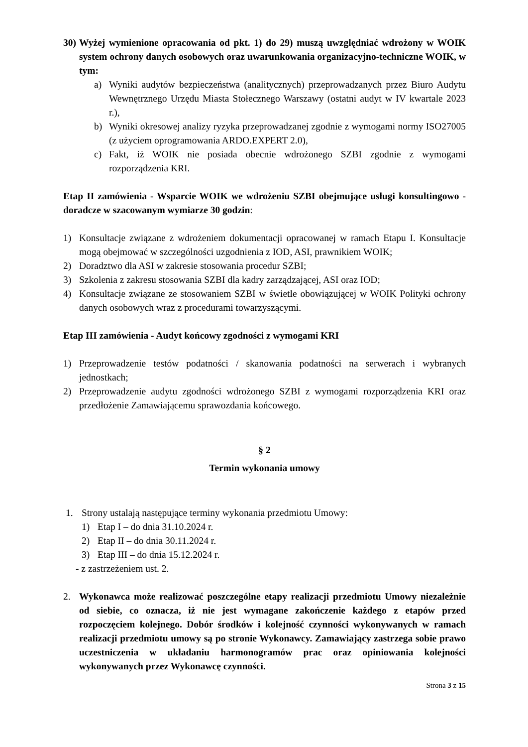30) Wyżej wymienione opracowania od pkt. 1) do 29) muszą uwzględniać wdrożony w WOIK system ochrony danych osobowych oraz uwarunkowania organizacyjno-techniczne WOIK, w tym:
a) Wyniki audytów bezpieczeństwa (analitycznych) przeprowadzanych przez Biuro Audytu Wewnętrznego Urzędu Miasta Stołecznego Warszawy (ostatni audyt w IV kwartale 2023 r.),
b) Wyniki okresowej analizy ryzyka przeprowadzanej zgodnie z wymogami normy ISO27005 (z użyciem oprogramowania ARDO.EXPERT 2.0),
c) Fakt, iż WOIK nie posiada obecnie wdrożonego SZBI zgodnie z wymogami rozporządzenia KRI.
Etap II zamówienia - Wsparcie WOIK we wdrożeniu SZBI obejmujące usługi konsultingowo -doradcze w szacowanym wymiarze 30 godzin:
1) Konsultacje związane z wdrożeniem dokumentacji opracowanej w ramach Etapu I. Konsultacje mogą obejmować w szczególności uzgodnienia z IOD, ASI, prawnikiem WOIK;
2) Doradztwo dla ASI w zakresie stosowania procedur SZBI;
3) Szkolenia z zakresu stosowania SZBI dla kadry zarządzającej, ASI oraz IOD;
4) Konsultacje związane ze stosowaniem SZBI w świetle obowiązującej w WOIK Polityki ochrony danych osobowych wraz z procedurami towarzyszącymi.
Etap III zamówienia - Audyt końcowy zgodności z wymogami KRI
1) Przeprowadzenie testów podatności / skanowania podatności na serwerach i wybranych jednostkach;
2) Przeprowadzenie audytu zgodności wdrożonego SZBI z wymogami rozporządzenia KRI oraz przedłożenie Zamawiającemu sprawozdania końcowego.
§ 2
Termin wykonania umowy
1. Strony ustalają następujące terminy wykonania przedmiotu Umowy:
1) Etap I – do dnia 31.10.2024 r.
2) Etap II – do dnia 30.11.2024 r.
3) Etap III – do dnia 15.12.2024 r.
- z zastrzeżeniem ust. 2.
2. Wykonawca może realizować poszczególne etapy realizacji przedmiotu Umowy niezależnie od siebie, co oznacza, iż nie jest wymagane zakończenie każdego z etapów przed rozpoczęciem kolejnego. Dobór środków i kolejność czynności wykonywanych w ramach realizacji przedmiotu umowy są po stronie Wykonawcy. Zamawiający zastrzega sobie prawo uczestniczenia w układaniu harmonogramów prac oraz opiniowania kolejności wykonywanych przez Wykonawcę czynności.
Strona 3 z 15